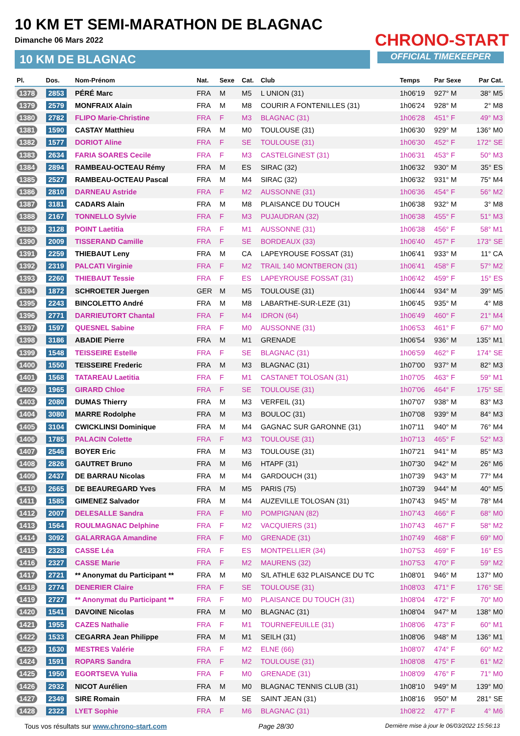10 KM ET SEMI-MARATHON DE BLAGNAC
Dimanche 06 Mars 2022
10 KM DE BLAGNAC
CHRONO-START
OFFICIAL TIMEKEEPER
| Pl. | Dos. | Nom-Prénom | Nat. | Sexe | Cat. | Club | Temps | Par Sexe | Par Cat. |
| --- | --- | --- | --- | --- | --- | --- | --- | --- | --- |
| 1378 | 2853 | PÉRÉ Marc | FRA | M | M5 | L UNION (31) | 1h06'19 | 927° M | 38° M5 |
| 1379 | 2579 | MONFRAIX Alain | FRA | M | M8 | COURIR A FONTENILLES (31) | 1h06'24 | 928° M | 2° M8 |
| 1380 | 2782 | FLIPO Marie-Christine | FRA | F | M3 | BLAGNAC (31) | 1h06'28 | 451° F | 49° M3 |
| 1381 | 1590 | CASTAY Matthieu | FRA | M | M0 | TOULOUSE (31) | 1h06'30 | 929° M | 136° M0 |
| 1382 | 1577 | DORIOT Aline | FRA | F | SE | TOULOUSE (31) | 1h06'30 | 452° F | 172° SE |
| 1383 | 2634 | FARIA SOARES Cecile | FRA | F | M3 | CASTELGINEST (31) | 1h06'31 | 453° F | 50° M3 |
| 1384 | 2894 | RAMBEAU-OCTEAU Rémy | FRA | M | ES | SIRAC (32) | 1h06'32 | 930° M | 35° ES |
| 1385 | 2527 | RAMBEAU-OCTEAU Pascal | FRA | M | M4 | SIRAC (32) | 1h06'32 | 931° M | 75° M4 |
| 1386 | 2810 | DARNEAU Astride | FRA | F | M2 | AUSSONNE (31) | 1h06'36 | 454° F | 56° M2 |
| 1387 | 3181 | CADARS Alain | FRA | M | M8 | PLAISANCE DU TOUCH | 1h06'38 | 932° M | 3° M8 |
| 1388 | 2167 | TONNELLO Sylvie | FRA | F | M3 | PUJAUDRAN (32) | 1h06'38 | 455° F | 51° M3 |
| 1389 | 3128 | POINT Laetitia | FRA | F | M1 | AUSSONNE (31) | 1h06'38 | 456° F | 58° M1 |
| 1390 | 2009 | TISSERAND Camille | FRA | F | SE | BORDEAUX (33) | 1h06'40 | 457° F | 173° SE |
| 1391 | 2259 | THIEBAUT Leny | FRA | M | CA | LAPEYROUSE FOSSAT (31) | 1h06'41 | 933° M | 11° CA |
| 1392 | 2319 | PALCATI Virginie | FRA | F | M2 | TRAIL 140 MONTBERON (31) | 1h06'41 | 458° F | 57° M2 |
| 1393 | 2260 | THIEBAUT Tessie | FRA | F | ES | LAPEYROUSE FOSSAT (31) | 1h06'42 | 459° F | 15° ES |
| 1394 | 1872 | SCHROETER Juergen | GER | M | M5 | TOULOUSE (31) | 1h06'44 | 934° M | 39° M5 |
| 1395 | 2243 | BINCOLETTO André | FRA | M | M8 | LABARTHE-SUR-LEZE (31) | 1h06'45 | 935° M | 4° M8 |
| 1396 | 2771 | DARRIEUTORT Chantal | FRA | F | M4 | IDRON (64) | 1h06'49 | 460° F | 21° M4 |
| 1397 | 1597 | QUESNEL Sabine | FRA | F | M0 | AUSSONNE (31) | 1h06'53 | 461° F | 67° M0 |
| 1398 | 3186 | ABADIE Pierre | FRA | M | M1 | GRENADE | 1h06'54 | 936° M | 135° M1 |
| 1399 | 1548 | TEISSEIRE Estelle | FRA | F | SE | BLAGNAC (31) | 1h06'59 | 462° F | 174° SE |
| 1400 | 1550 | TEISSEIRE Frederic | FRA | M | M3 | BLAGNAC (31) | 1h07'00 | 937° M | 82° M3 |
| 1401 | 1568 | TATAREAU Laetitia | FRA | F | M1 | CASTANET TOLOSAN (31) | 1h07'05 | 463° F | 59° M1 |
| 1402 | 1965 | GIRARD Chloe | FRA | F | SE | TOULOUSE (31) | 1h07'06 | 464° F | 175° SE |
| 1403 | 2080 | DUMAS Thierry | FRA | M | M3 | VERFEIL (31) | 1h07'07 | 938° M | 83° M3 |
| 1404 | 3080 | MARRE Rodolphe | FRA | M | M3 | BOULOC (31) | 1h07'08 | 939° M | 84° M3 |
| 1405 | 3104 | CWICKLINSI Dominique | FRA | M | M4 | GAGNAC SUR GARONNE (31) | 1h07'11 | 940° M | 76° M4 |
| 1406 | 1785 | PALACIN Colette | FRA | F | M3 | TOULOUSE (31) | 1h07'13 | 465° F | 52° M3 |
| 1407 | 2546 | BOYER Eric | FRA | M | M3 | TOULOUSE (31) | 1h07'21 | 941° M | 85° M3 |
| 1408 | 2826 | GAUTRET Bruno | FRA | M | M6 | HTAPF (31) | 1h07'30 | 942° M | 26° M6 |
| 1409 | 2437 | DE BARRAU Nicolas | FRA | M | M4 | GARDOUCH (31) | 1h07'39 | 943° M | 77° M4 |
| 1410 | 2665 | DE BEAUREGARD Yves | FRA | M | M5 | PARIS (75) | 1h07'39 | 944° M | 40° M5 |
| 1411 | 1585 | GIMENEZ Salvador | FRA | M | M4 | AUZEVILLE TOLOSAN (31) | 1h07'43 | 945° M | 78° M4 |
| 1412 | 2007 | DELESALLE Sandra | FRA | F | M0 | POMPIGNAN (82) | 1h07'43 | 466° F | 68° M0 |
| 1413 | 1564 | ROULMAGNAC Delphine | FRA | F | M2 | VACQUIERS (31) | 1h07'43 | 467° F | 58° M2 |
| 1414 | 3092 | GALARRAGA Amandine | FRA | F | M0 | GRENADE (31) | 1h07'49 | 468° F | 69° M0 |
| 1415 | 2328 | CASSE Léa | FRA | F | ES | MONTPELLIER (34) | 1h07'53 | 469° F | 16° ES |
| 1416 | 2327 | CASSE Marie | FRA | F | M2 | MAURENS (32) | 1h07'53 | 470° F | 59° M2 |
| 1417 | 2721 | ** Anonymat du Participant ** | FRA | M | M0 | S/L ATHLE 632 PLAISANCE DU TC | 1h08'01 | 946° M | 137° M0 |
| 1418 | 2774 | DENERIER Claire | FRA | F | SE | TOULOUSE (31) | 1h08'03 | 471° F | 176° SE |
| 1419 | 2727 | ** Anonymat du Participant ** | FRA | F | M0 | PLAISANCE DU TOUCH (31) | 1h08'04 | 472° F | 70° M0 |
| 1420 | 1541 | DAVOINE Nicolas | FRA | M | M0 | BLAGNAC (31) | 1h08'04 | 947° M | 138° M0 |
| 1421 | 1955 | CAZES Nathalie | FRA | F | M1 | TOURNEFEUILLE (31) | 1h08'06 | 473° F | 60° M1 |
| 1422 | 1533 | CEGARRA Jean Philippe | FRA | M | M1 | SEILH (31) | 1h08'06 | 948° M | 136° M1 |
| 1423 | 1630 | MESTRES Valérie | FRA | F | M2 | ELNE (66) | 1h08'07 | 474° F | 60° M2 |
| 1424 | 1591 | ROPARS Sandra | FRA | F | M2 | TOULOUSE (31) | 1h08'08 | 475° F | 61° M2 |
| 1425 | 1950 | EGORTSEVA Yulia | FRA | F | M0 | GRENADE (31) | 1h08'09 | 476° F | 71° M0 |
| 1426 | 2932 | NICOT Aurélien | FRA | M | M0 | BLAGNAC TENNIS CLUB (31) | 1h08'10 | 949° M | 139° M0 |
| 1427 | 2349 | SIRE Romain | FRA | M | SE | SAINT JEAN (31) | 1h08'16 | 950° M | 281° SE |
| 1428 | 2322 | LYET Sophie | FRA | F | M6 | BLAGNAC (31) | 1h08'22 | 477° F | 4° M6 |
Tous vos résultats sur www.chrono-start.com Page 28/30 Dernière mise à jour le 06/03/2022 15:56:13